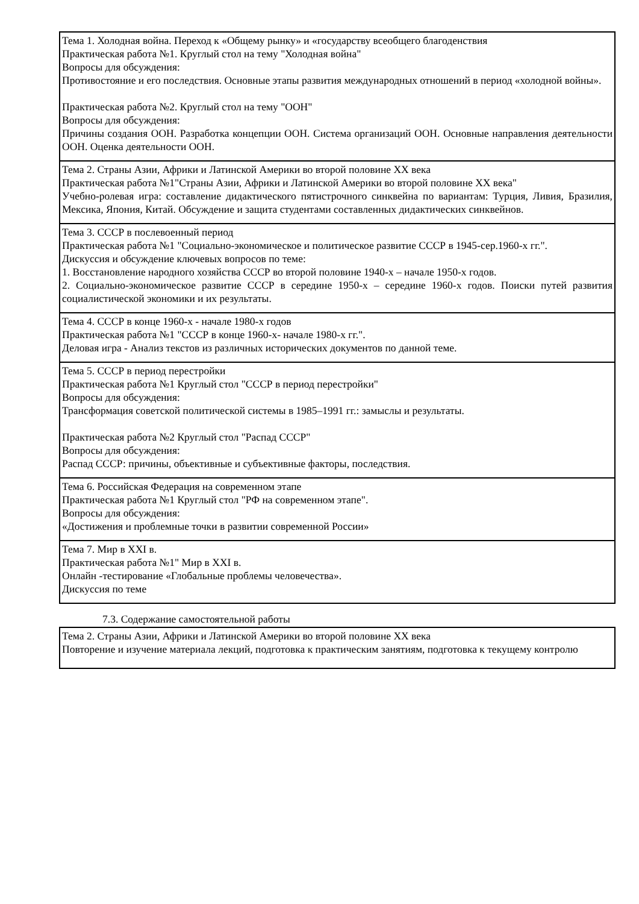| Тема 1. Холодная война. Переход к «Общему рынку» и «государству всеобщего благоденствия Практическая работа №1. Круглый стол на тему "Холодная война" Вопросы для обсуждения: Противостояние и его последствия. Основные этапы развития международных отношений в период «холодной войны». Практическая работа №2. Круглый стол на тему "ООН" Вопросы для обсуждения: Причины создания ООН. Разработка концепции ООН. Система организаций ООН. Основные направления деятельности ООН. Оценка деятельности ООН. |
| Тема 2. Страны Азии, Африки и Латинской Америки во второй половине XX века Практическая работа №1"Страны Азии, Африки и Латинской Америки во второй половине XX века" Учебно-ролевая игра: составление дидактического пятистрочного синквейна по вариантам: Турция, Ливия, Бразилия, Мексика, Япония, Китай. Обсуждение и защита студентами составленных дидактических синквейнов. |
| Тема 3. СССР в послевоенный период Практическая работа №1 "Социально-экономическое и политическое развитие СССР в 1945-сер.1960-х гг.". Дискуссия и обсуждение ключевых вопросов по теме: 1. Восстановление народного хозяйства СССР во второй половине 1940-х – начале 1950-х годов. 2. Социально-экономическое развитие СССР в середине 1950-х – середине 1960-х годов. Поиски путей развития социалистической экономики и их результаты. |
| Тема 4. СССР в конце 1960-х - начале 1980-х годов Практическая работа №1 "СССР в конце 1960-х- начале 1980-х гг.". Деловая игра - Анализ текстов из различных исторических документов по данной теме. |
| Тема 5. СССР в период перестройки Практическая работа №1 Круглый стол "СССР в период перестройки" Вопросы для обсуждения: Трансформация советской политической системы в 1985–1991 гг.: замыслы и результаты. Практическая работа №2 Круглый стол "Распад СССР" Вопросы для обсуждения: Распад СССР: причины, объективные и субъективные факторы, последствия. |
| Тема 6. Российская Федерация на современном этапе Практическая работа №1 Круглый стол "РФ на современном этапе". Вопросы для обсуждения: «Достижения и проблемные точки в развитии современной России» |
| Тема 7. Мир в XXI в. Практическая работа №1" Мир в XXI в. Онлайн -тестирование «Глобальные проблемы человечества». Дискуссия по теме |
7.3. Содержание самостоятельной работы
| Тема 2. Страны Азии, Африки и Латинской Америки во второй половине XX века Повторение и изучение материала лекций, подготовка к практическим занятиям, подготовка к текущему контролю |